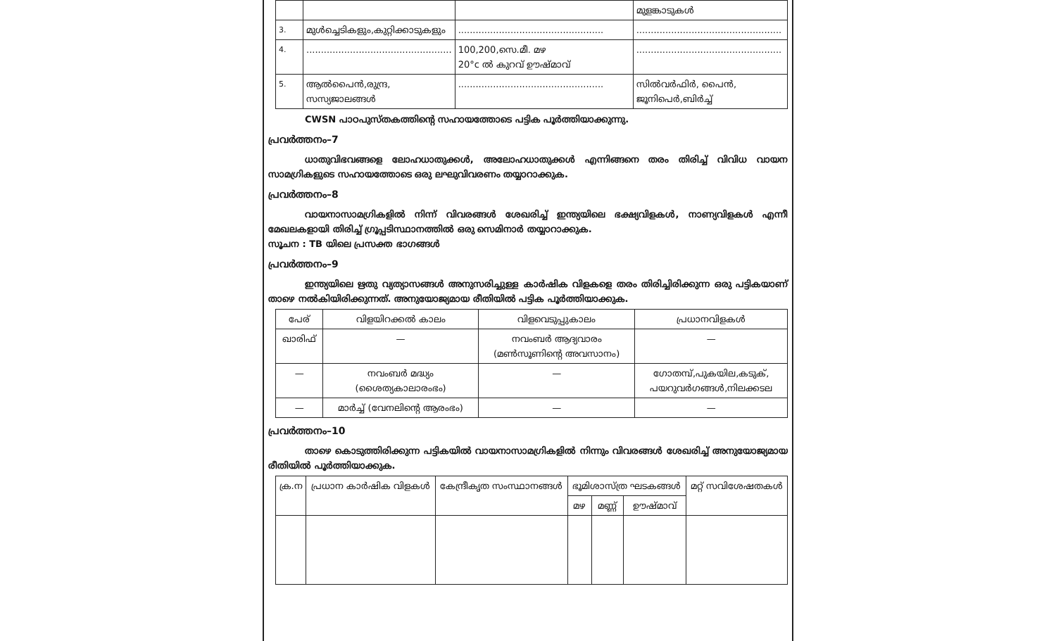| | | | മുളങ്കാടുകൾ |
| 3. | മുൾച്ചെടികളും,കുറ്റിക്കാടുകളും | .................................................. | .................................................. |
| 4. | .................................................. | 100,200,സെ.മീ. മഴ 20°c ൽ കുറവ് ഊഷ്മാവ് | .................................................. |
| 5. | ആൽപൈൻ,രുന്ദ്ര, സസ്യജാലങ്ങൾ | .................................................. | സിൽവർഫിർ, പൈൻ, ജൂനിപെർ,ബിർച്ച് |
CWSN പാഠപുസ്തകത്തിന്റെ സഹായത്തോടെ പട്ടിക പൂർത്തിയാക്കുന്നു.
പ്രവർത്തനം–7
ധാതുവിഭവങ്ങളെ ലോഹധാതുക്കൾ, അലോഹധാതുക്കൾ എന്നിങ്ങനെ തരം തിരിച്ച് വിവിധ വായന സാമഗ്രികളുടെ സഹായത്തോടെ ഒരു ലഘുവിവരണം തയ്യാറാക്കുക.
പ്രവർത്തനം–8
വായനാസാമഗ്രികളിൽ നിന്ന് വിവരങ്ങൾ ശേഖരിച്ച് ഇന്ത്യയിലെ ഭക്ഷ്യവിളകൾ, നാണ്യവിളകൾ എന്നീ മേഖലകളായി തിരിച്ച് ഗ്രൂപ്പടിസ്ഥാനത്തിൽ ഒരു സെമിനാർ തയ്യാറാക്കുക.
സൂചന : TB യിലെ പ്രസക്ത ഭാഗങ്ങൾ
പ്രവർത്തനം–9
ഇന്ത്യയിലെ ഋതു വ്യത്യാസങ്ങൾ അനുസരിച്ചുള്ള കാർഷിക വിളകളെ തരം തിരിച്ചിരിക്കുന്ന ഒരു പട്ടികയാണ് താഴെ നൽകിയിരിക്കുന്നത്. അനുയോജ്യമായ രീതിയിൽ പട്ടിക പൂർത്തിയാക്കുക.
| പേര് | വിളയിറക്കൽ കാലം | വിളവെടുപ്പുകാലം | പ്രധാനവിളകൾ |
| --- | --- | --- | --- |
| ഖാരിഫ് | — | നവംബർ ആദ്യവാരം (മൺസൂണിന്റെ അവസാനം) | — |
| — | നവംബർ മദ്ധ്യം (ശൈത്യകാലാരംഭം) | — | ഗോതമ്പ്,പുകയില,കടുക്, പയറുവർഗങ്ങൾ,നിലക്കടല |
| — | മാർച്ച് (വേനലിന്റെ ആരംഭം) | — | — |
പ്രവർത്തനം–10
താഴെ കൊടുത്തിരിക്കുന്ന പട്ടികയിൽ വായനാസാമഗ്രികളിൽ നിന്നും വിവരങ്ങൾ ശേഖരിച്ച് അനുയോജ്യമായ രീതിയിൽ പൂർത്തിയാക്കുക.
| ക്ര.ന | പ്രധാന കാർഷിക വിളകൾ | കേന്ദ്രീകൃത സംസ്ഥാനങ്ങൾ | ഭൂമിശാസ്ത്ര ഘടകങ്ങൾ | | | മറ്റ് സവിശേഷതകൾ |
| --- | --- | --- | --- | --- | --- | --- |
| | | | മഴ | മണ്ണ് | ഊഷ്മാവ് | |